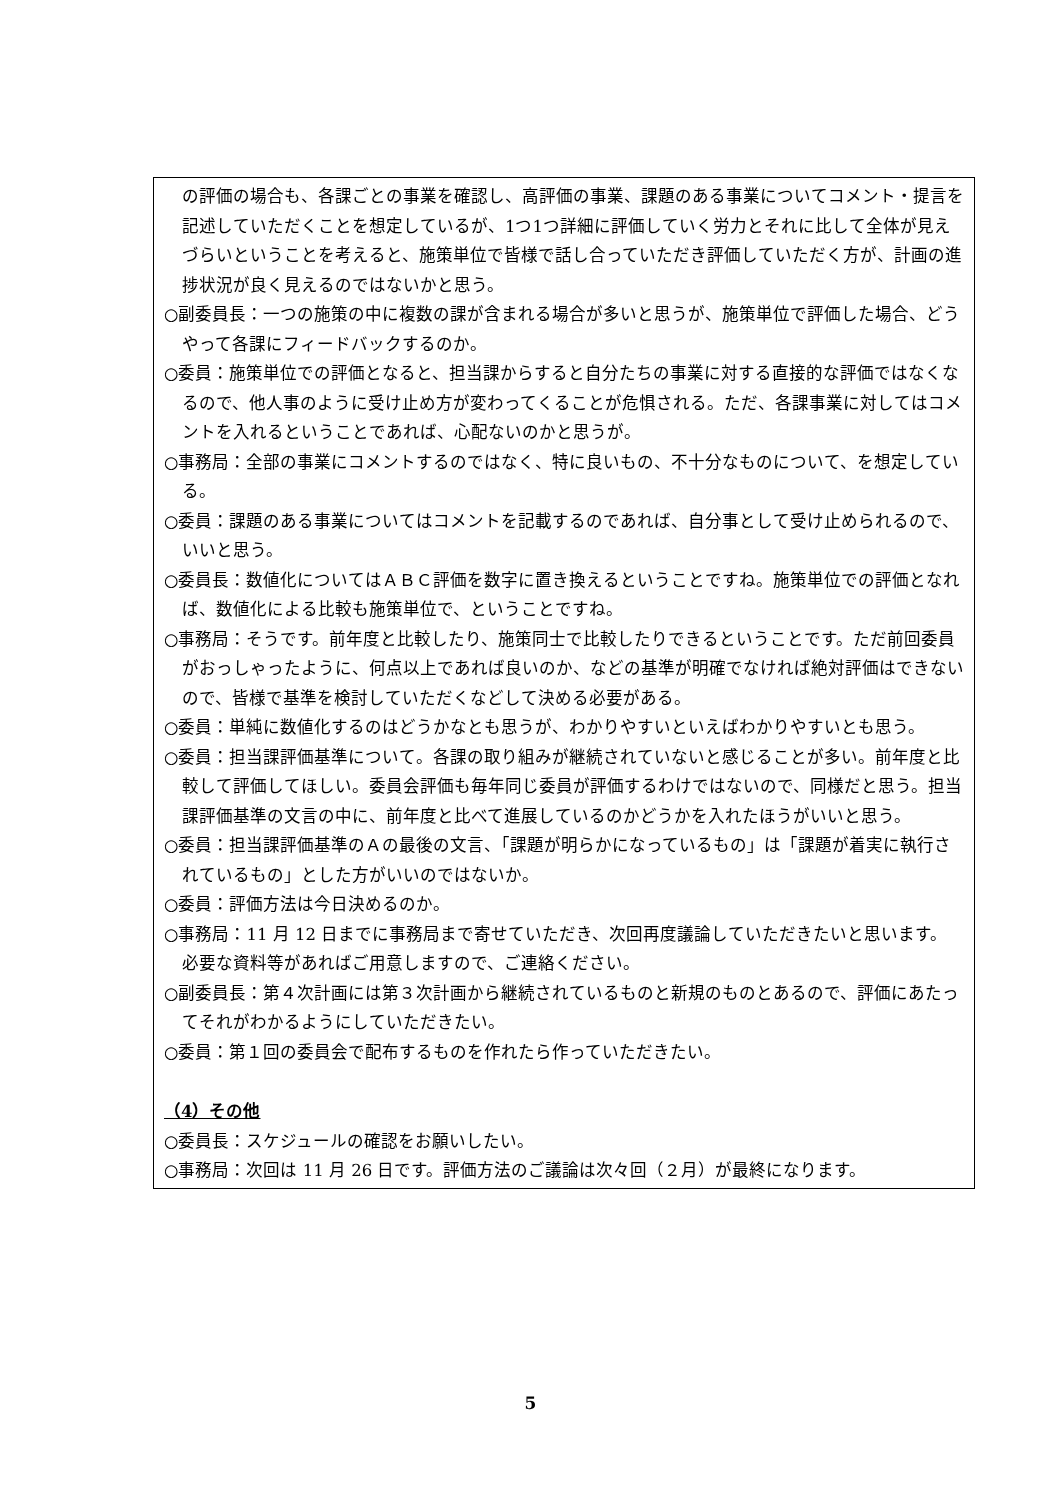の評価の場合も、各課ごとの事業を確認し、高評価の事業、課題のある事業についてコメント・提言を記述していただくことを想定しているが、1つ1つ詳細に評価していく労力とそれに比して全体が見えづらいということを考えると、施策単位で皆様で話し合っていただき評価していただく方が、計画の進捗状況が良く見えるのではないかと思う。
○副委員長：一つの施策の中に複数の課が含まれる場合が多いと思うが、施策単位で評価した場合、どうやって各課にフィードバックするのか。
○委員：施策単位での評価となると、担当課からすると自分たちの事業に対する直接的な評価ではなくなるので、他人事のように受け止め方が変わってくることが危惧される。ただ、各課事業に対してはコメントを入れるということであれば、心配ないのかと思うが。
○事務局：全部の事業にコメントするのではなく、特に良いもの、不十分なものについて、を想定している。
○委員：課題のある事業についてはコメントを記載するのであれば、自分事として受け止められるので、いいと思う。
○委員長：数値化についてはＡＢＣ評価を数字に置き換えるということですね。施策単位での評価となれば、数値化による比較も施策単位で、ということですね。
○事務局：そうです。前年度と比較したり、施策同士で比較したりできるということです。ただ前回委員がおっしゃったように、何点以上であれば良いのか、などの基準が明確でなければ絶対評価はできないので、皆様で基準を検討していただくなどして決める必要がある。
○委員：単純に数値化するのはどうかなとも思うが、わかりやすいといえばわかりやすいとも思う。
○委員：担当課評価基準について。各課の取り組みが継続されていないと感じることが多い。前年度と比較して評価してほしい。委員会評価も毎年同じ委員が評価するわけではないので、同様だと思う。担当課評価基準の文言の中に、前年度と比べて進展しているのかどうかを入れたほうがいいと思う。
○委員：担当課評価基準のＡの最後の文言、「課題が明らかになっているもの」は「課題が着実に執行されているもの」とした方がいいのではないか。
○委員：評価方法は今日決めるのか。
○事務局：11 月 12 日までに事務局まで寄せていただき、次回再度議論していただきたいと思います。必要な資料等があればご用意しますので、ご連絡ください。
○副委員長：第４次計画には第３次計画から継続されているものと新規のものとあるので、評価にあたってそれがわかるようにしていただきたい。
○委員：第１回の委員会で配布するものを作れたら作っていただきたい。
（4）その他
○委員長：スケジュールの確認をお願いしたい。
○事務局：次回は 11 月 26 日です。評価方法のご議論は次々回（２月）が最終になります。
5